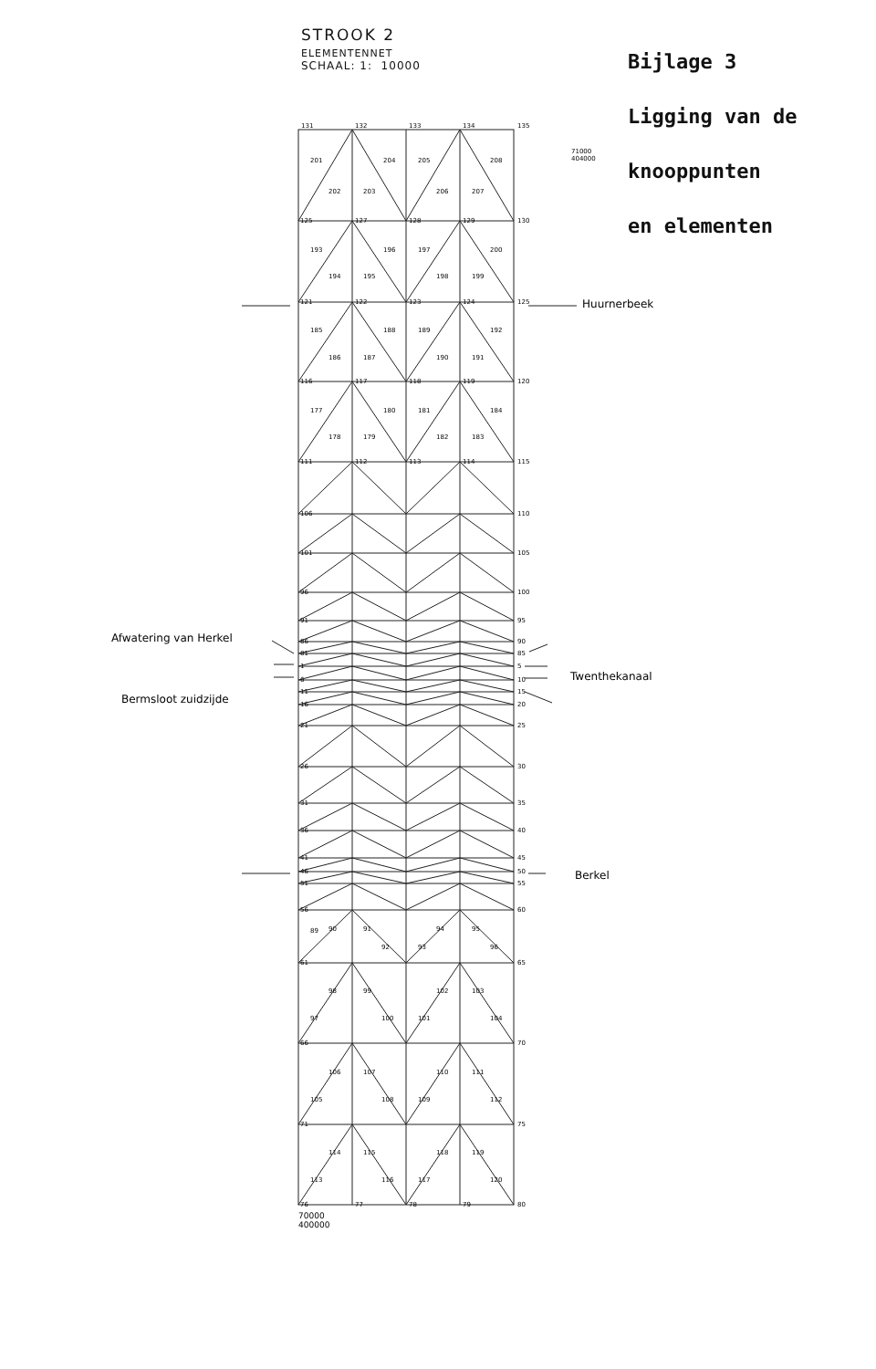STROOK 2
ELEMENTENNET
SCHAAL: 1: 10000
Bijlage 3
Ligging van de
knooppunten
en elementen
131
132
133
134
135
125
127
128
129
130
121
122
123
124
125
116
117
118
119
120
111
112
113
114
115
110
105
100
95
90
85
5
10
15
20
25
30
35
40
45
50
55
60
65
70
75
80
106
101
96
91
86
81
1
6
11
16
21
26
31
36
41
46
51
56
61
66
71
76
77
78
79
201
204
205
208
202
203
206
207
193
196
197
200
194
195
198
199
185
188
189
192
186
187
190
191
177
180
181
184
178
179
182
183
89
90
91
92
93
94
95
96
97
98
99
100
101
102
103
104
105
106
107
108
109
110
111
112
113
114
115
116
117
118
119
120
71000
404000
70000
400000
Huurnerbeek
Afwatering van Herkel
Twenthekanaal
Bermsloot zuidzijde
Berkel